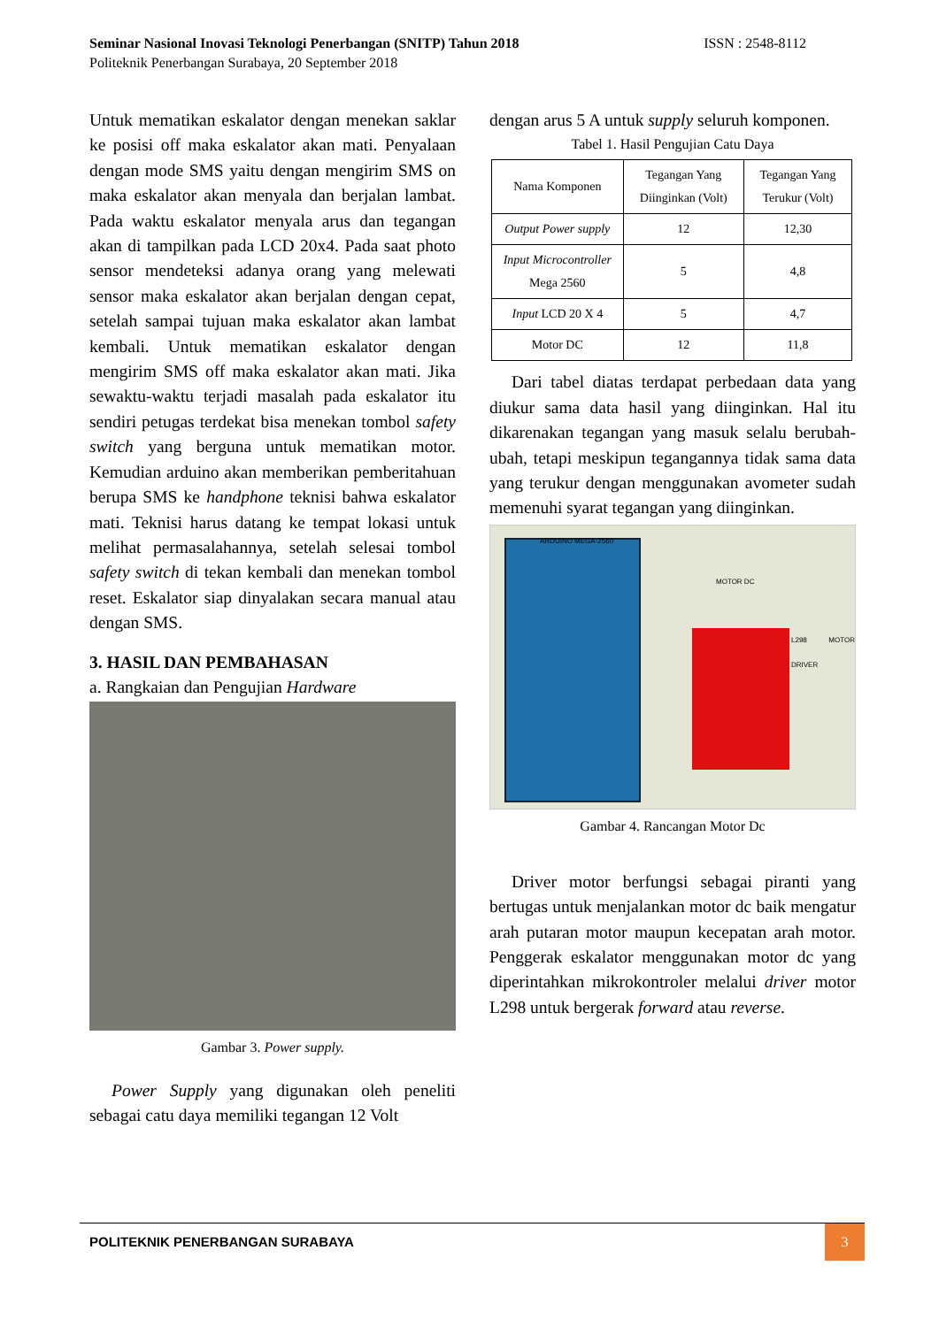ISSN : 2548-8112 Seminar Nasional Inovasi Teknologi Penerbangan (SNITP) Tahun 2018
Politeknik Penerbangan Surabaya, 20 September 2018
Untuk mematikan eskalator dengan menekan saklar ke posisi off maka eskalator akan mati. Penyalaan dengan mode SMS yaitu dengan mengirim SMS on maka eskalator akan menyala dan berjalan lambat. Pada waktu eskalator menyala arus dan tegangan akan di tampilkan pada LCD 20x4. Pada saat photo sensor mendeteksi adanya orang yang melewati sensor maka eskalator akan berjalan dengan cepat, setelah sampai tujuan maka eskalator akan lambat kembali. Untuk mematikan eskalator dengan mengirim SMS off maka eskalator akan mati. Jika sewaktu-waktu terjadi masalah pada eskalator itu sendiri petugas terdekat bisa menekan tombol safety switch yang berguna untuk mematikan motor. Kemudian arduino akan memberikan pemberitahuan berupa SMS ke handphone teknisi bahwa eskalator mati. Teknisi harus datang ke tempat lokasi untuk melihat permasalahannya, setelah selesai tombol safety switch di tekan kembali dan menekan tombol reset. Eskalator siap dinyalakan secara manual atau dengan SMS.
3. HASIL DAN PEMBAHASAN
a. Rangkaian dan Pengujian Hardware
Gambar 3. Power supply.
Power Supply yang digunakan oleh peneliti sebagai catu daya memiliki tegangan 12 Volt
dengan arus 5 A untuk supply seluruh komponen.
Tabel 1. Hasil Pengujian Catu Daya
| Nama Komponen | Tegangan Yang Diinginkan (Volt) | Tegangan Yang Terukur (Volt) |
| --- | --- | --- |
| Output Power supply | 12 | 12,30 |
| Input Microcontroller Mega 2560 | 5 | 4,8 |
| Input LCD 20 X 4 | 5 | 4,7 |
| Motor DC | 12 | 11,8 |
Dari tabel diatas terdapat perbedaan data yang diukur sama data hasil yang diinginkan. Hal itu dikarenakan tegangan yang masuk selalu berubah-ubah, tetapi meskipun tegangannya tidak sama data yang terukur dengan menggunakan avometer sudah memenuhi syarat tegangan yang diinginkan.
ARDUINO MEGA-2560
MOTOR DC
L298 MOTOR DRIVER
Gambar 4. Rancangan Motor Dc
Driver motor berfungsi sebagai piranti yang bertugas untuk menjalankan motor dc baik mengatur arah putaran motor maupun kecepatan arah motor. Penggerak eskalator menggunakan motor dc yang diperintahkan mikrokontroler melalui driver motor L298 untuk bergerak forward atau reverse.
POLITEKNIK PENERBANGAN SURABAYA
3